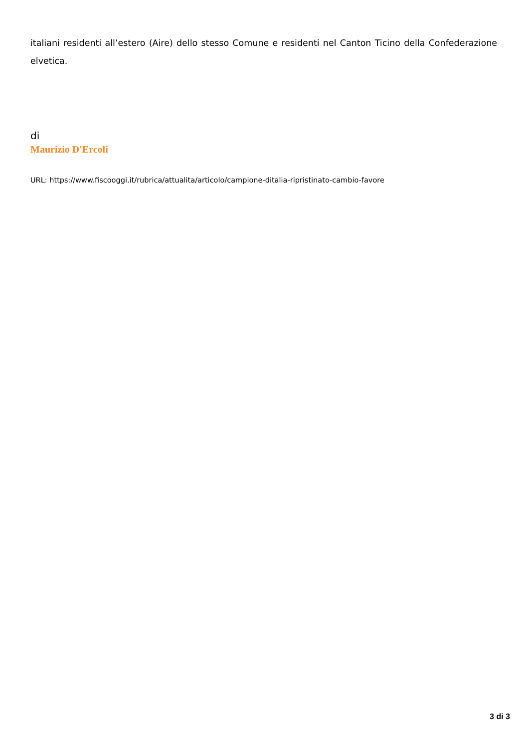italiani residenti all’estero (Aire) dello stesso Comune e residenti nel Canton Ticino della Confederazione elvetica.
di
Maurizio D'Ercoli
URL: https://www.fiscooggi.it/rubrica/attualita/articolo/campione-ditalia-ripristinato-cambio-favore
3 di 3